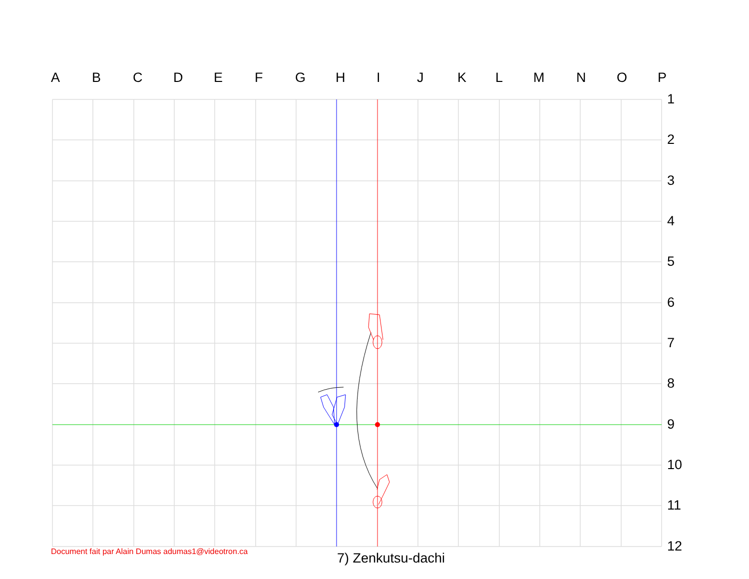A B C D E F G H I J K L M N O P
1
2
3
4
5
6
7
8
9
10
11
12
Document fait par Alain Dumas adumas1@videotron.ca
7) Zenkutsu-dachi